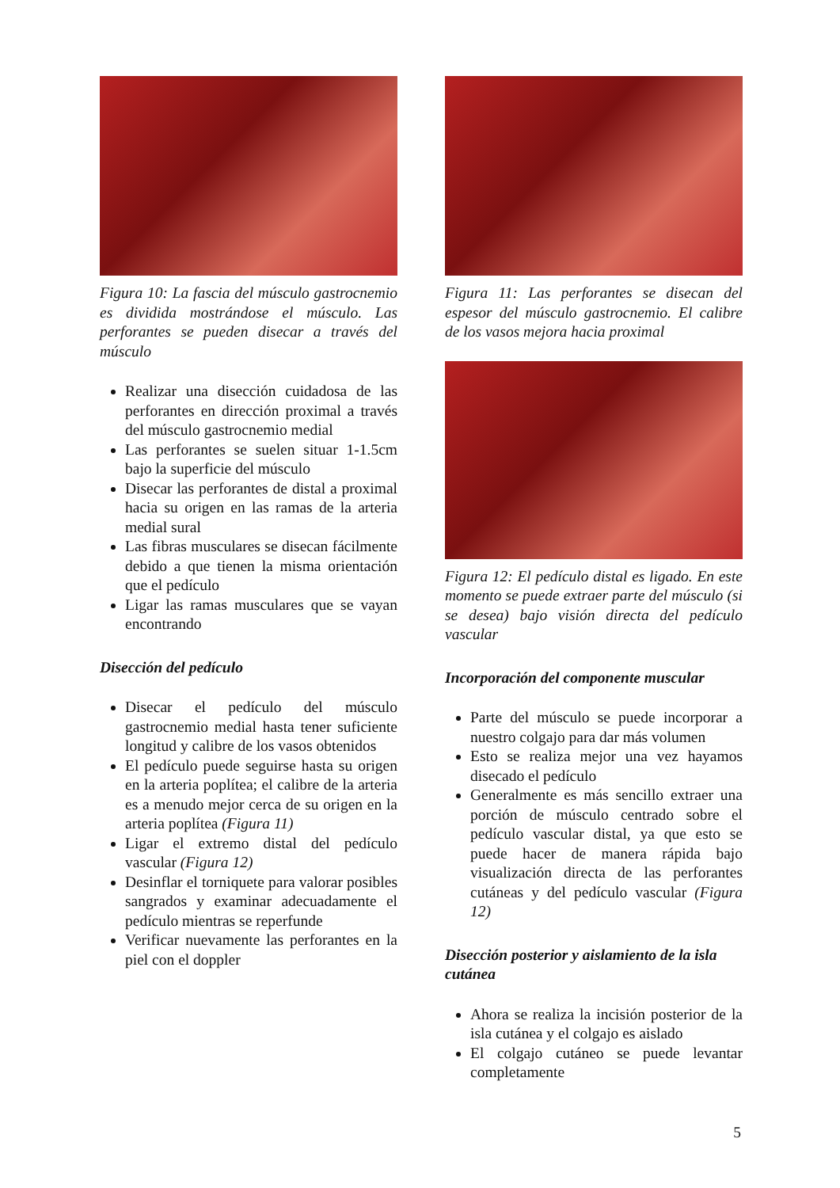Figura 10: La fascia del músculo gastrocnemio es dividida mostrándose el músculo. Las perforantes se pueden disecar a través del músculo
Realizar una disección cuidadosa de las perforantes en dirección proximal a través del músculo gastrocnemio medial
Las perforantes se suelen situar 1-1.5cm bajo la superficie del músculo
Disecar las perforantes de distal a proximal hacia su origen en las ramas de la arteria medial sural
Las fibras musculares se disecan fácilmente debido a que tienen la misma orientación que el pedículo
Ligar las ramas musculares que se vayan encontrando
Disección del pedículo
Disecar el pedículo del músculo gastrocnemio medial hasta tener suficiente longitud y calibre de los vasos obtenidos
El pedículo puede seguirse hasta su origen en la arteria poplítea; el calibre de la arteria es a menudo mejor cerca de su origen en la arteria poplítea (Figura 11)
Ligar el extremo distal del pedículo vascular (Figura 12)
Desinflar el torniquete para valorar posibles sangrados y examinar adecuadamente el pedículo mientras se reperfunde
Verificar nuevamente las perforantes en la piel con el doppler
Figura 11: Las perforantes se disecan del espesor del músculo gastrocnemio. El calibre de los vasos mejora hacia proximal
Figura 12: El pedículo distal es ligado. En este momento se puede extraer parte del músculo (si se desea) bajo visión directa del pedículo vascular
Incorporación del componente muscular
Parte del músculo se puede incorporar a nuestro colgajo para dar más volumen
Esto se realiza mejor una vez hayamos disecado el pedículo
Generalmente es más sencillo extraer una porción de músculo centrado sobre el pedículo vascular distal, ya que esto se puede hacer de manera rápida bajo visualización directa de las perforantes cutáneas y del pedículo vascular (Figura 12)
Disección posterior y aislamiento de la isla cutánea
Ahora se realiza la incisión posterior de la isla cutánea y el colgajo es aislado
El colgajo cutáneo se puede levantar completamente
5